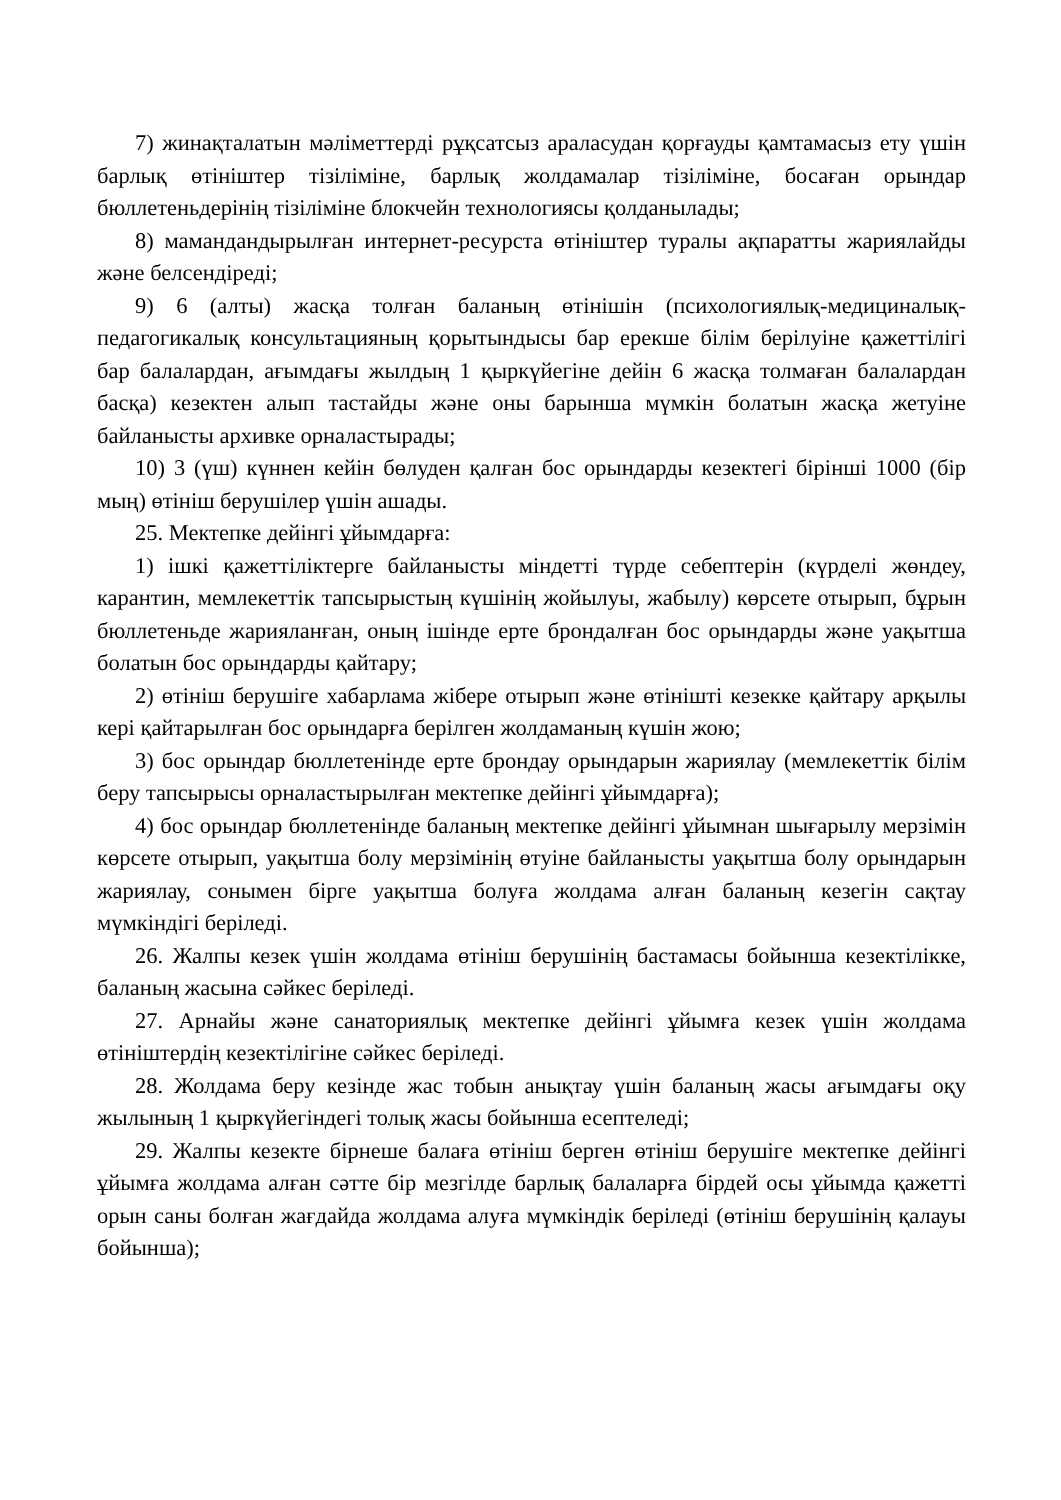7) жинақталатын мәліметтерді рұқсатсыз араласудан қорғауды қамтамасыз ету үшін барлық өтініштер тізіліміне, барлық жолдамалар тізіліміне, босаған орындар бюллетеньдерінің тізіліміне блокчейн технологиясы қолданылады;
8) мамандандырылған интернет-ресурста өтініштер туралы ақпаратты жариялайды және белсендіреді;
9) 6 (алты) жасқа толған баланың өтінішін (психологиялық-медициналық-педагогикалық консультацияның қорытындысы бар ерекше білім берілуіне қажеттілігі бар балалардан, ағымдағы жылдың 1 қыркүйегіне дейін 6 жасқа толмаған балалардан басқа) кезектен алып тастайды және оны барынша мүмкін болатын жасқа жетуіне байланысты архивке орналастырады;
10) 3 (үш) күннен кейін бөлуден қалған бос орындарды кезектегі бірінші 1000 (бір мың) өтініш берушілер үшін ашады.
25. Мектепке дейінгі ұйымдарға:
1) ішкі қажеттіліктерге байланысты міндетті түрде себептерін (күрделі жөндеу, карантин, мемлекеттік тапсырыстың күшінің жойылуы, жабылу) көрсете отырып, бұрын бюллетеньде жарияланған, оның ішінде ерте брондалған бос орындарды және уақытша болатын бос орындарды қайтару;
2) өтініш берушіге хабарлама жібере отырып және өтінішті кезекке қайтару арқылы кері қайтарылған бос орындарға берілген жолдаманың күшін жою;
3) бос орындар бюллетенінде ерте брондау орындарын жариялау (мемлекеттік білім беру тапсырысы орналастырылған мектепке дейінгі ұйымдарға);
4) бос орындар бюллетенінде баланың мектепке дейінгі ұйымнан шығарылу мерзімін көрсете отырып, уақытша болу мерзімінің өтуіне байланысты уақытша болу орындарын жариялау, сонымен бірге уақытша болуға жолдама алған баланың кезегін сақтау мүмкіндігі беріледі.
26. Жалпы кезек үшін жолдама өтініш берушінің бастамасы бойынша кезектілікке, баланың жасына сәйкес беріледі.
27. Арнайы және санаториялық мектепке дейінгі ұйымға кезек үшін жолдама өтініштердің кезектілігіне сәйкес беріледі.
28. Жолдама беру кезінде жас тобын анықтау үшін баланың жасы ағымдағы оқу жылының 1 қыркүйегіндегі толық жасы бойынша есептеледі;
29. Жалпы кезекте бірнеше балаға өтініш берген өтініш берушіге мектепке дейінгі ұйымға жолдама алған сәтте бір мезгілде барлық балаларға бірдей осы ұйымда қажетті орын саны болған жағдайда жолдама алуға мүмкіндік беріледі (өтініш берушінің қалауы бойынша);